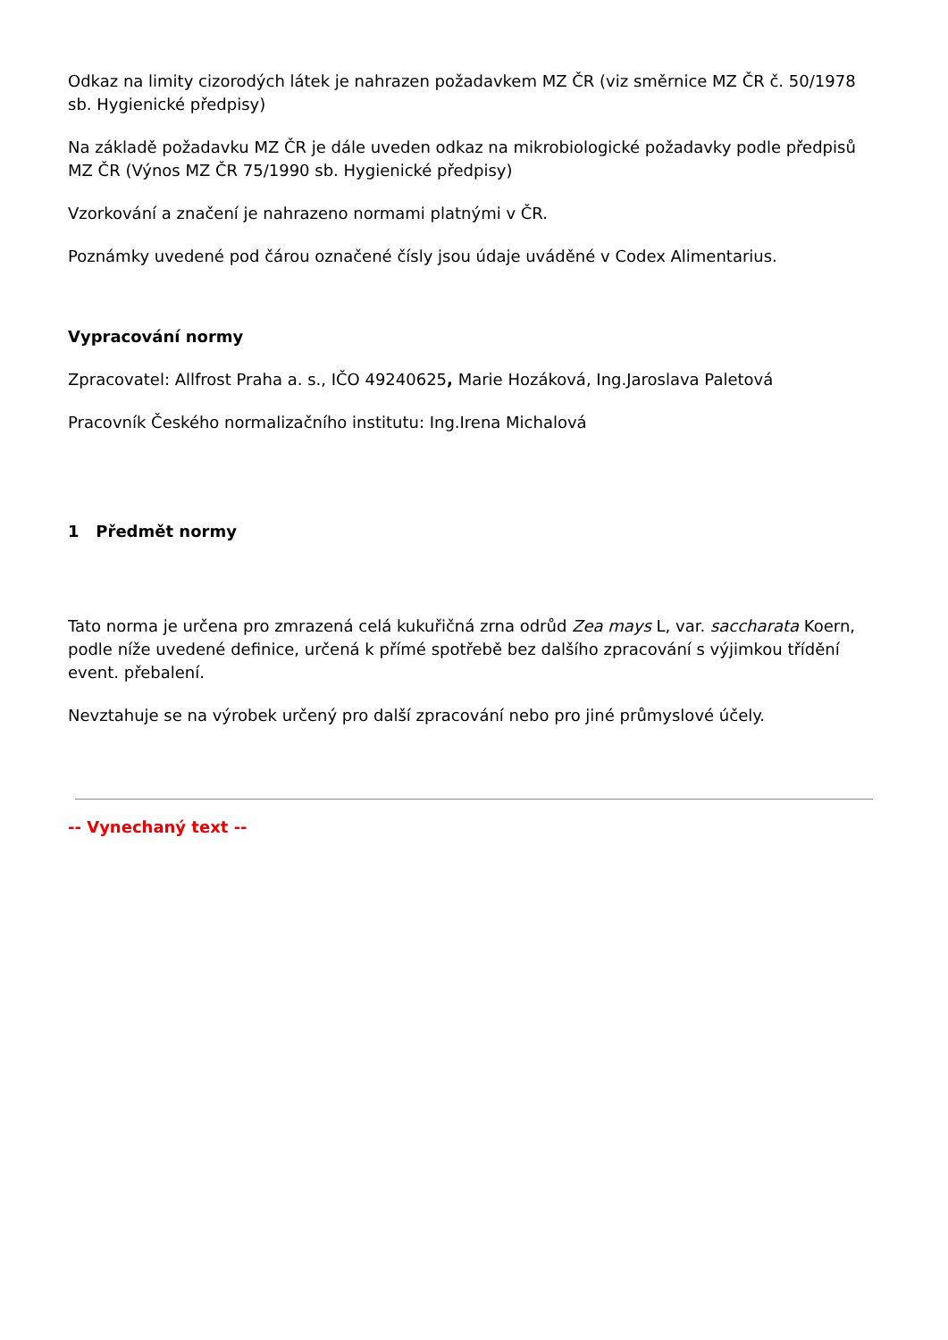Odkaz na limity cizorodých látek je nahrazen požadavkem MZ ČR (viz směrnice MZ ČR č. 50/1978 sb. Hygienické předpisy)
Na základě požadavku MZ ČR je dále uveden odkaz na mikrobiologické požadavky podle předpisů MZ ČR (Výnos MZ ČR 75/1990 sb. Hygienické předpisy)
Vzorkování a značení je nahrazeno normami platnými v ČR.
Poznámky uvedené pod čárou označené čísly jsou údaje uváděné v Codex Alimentarius.
Vypracování normy
Zpracovatel: Allfrost Praha a. s., IČO 49240625, Marie Hozáková, Ing.Jaroslava Paletová
Pracovník Českého normalizačního institutu: Ing.Irena Michalová
1 Předmět normy
Tato norma je určena pro zmrazená celá kukuřičná zrna odrůd Zea mays L, var. saccharata Koern, podle níže uvedené definice, určená k přímé spotřebě bez dalšího zpracování s výjimkou třídění event. přebalení.
Nevztahuje se na výrobek určený pro další zpracování nebo pro jiné průmyslové účely.
-- Vynechaný text --